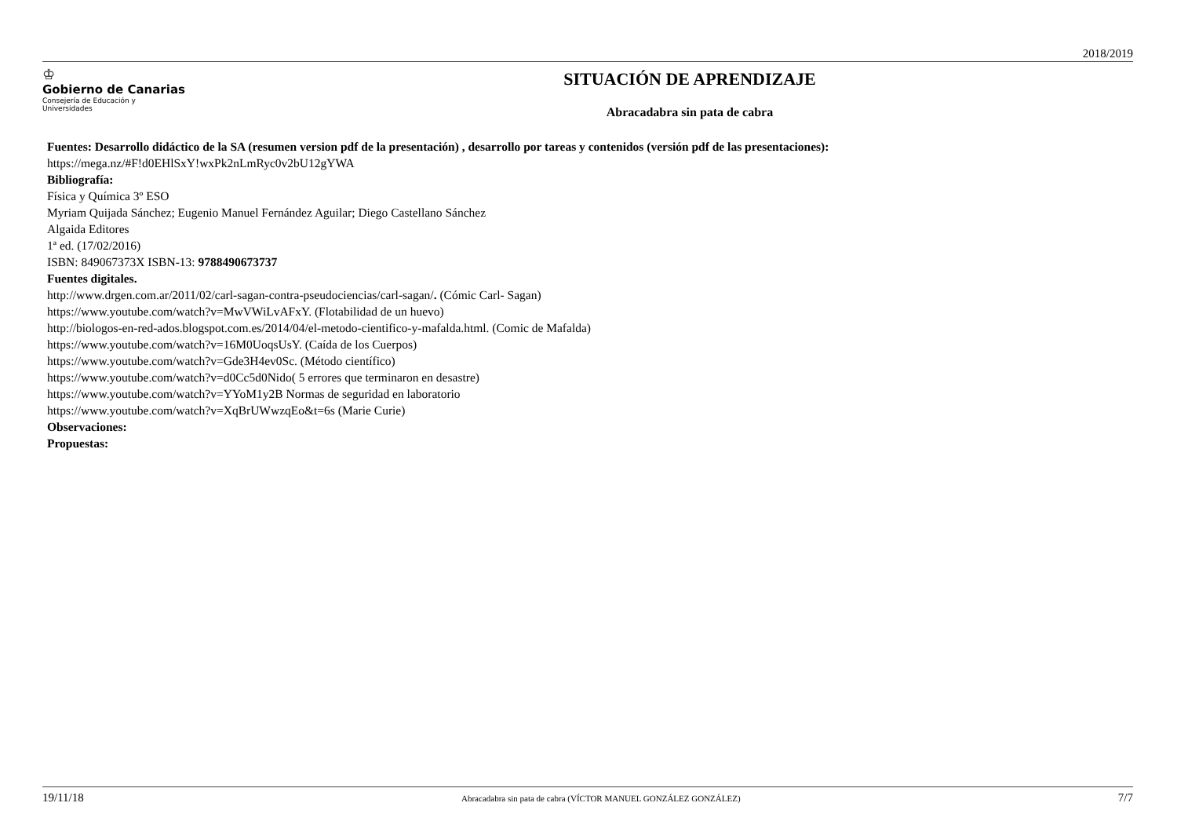2018/2019
♔
Gobierno de Canarias
Consejería de Educación y
Universidades
SITUACIÓN DE APRENDIZAJE
Abracadabra sin pata de cabra
Fuentes: Desarrollo didáctico de la SA (resumen version pdf de la presentación) , desarrollo por tareas y contenidos (versión pdf de las presentaciones):
https://mega.nz/#F!d0EHlSxY!wxPk2nLmRyc0v2bU12gYWA
Bibliografía:
Física y Química 3º ESO
Myriam Quijada Sánchez; Eugenio Manuel Fernández Aguilar; Diego Castellano Sánchez
Algaida Editores
1ª ed. (17/02/2016)
ISBN: 849067373X ISBN-13: 9788490673737
Fuentes digitales.
http://www.drgen.com.ar/2011/02/carl-sagan-contra-pseudociencias/carl-sagan/. (Cómic Carl- Sagan)
https://www.youtube.com/watch?v=MwVWiLvAFxY. (Flotabilidad de un huevo)
http://biologos-en-red-ados.blogspot.com.es/2014/04/el-metodo-cientifico-y-mafalda.html. (Comic de Mafalda)
https://www.youtube.com/watch?v=16M0UoqsUsY. (Caída de los Cuerpos)
https://www.youtube.com/watch?v=Gde3H4ev0Sc. (Método científico)
https://www.youtube.com/watch?v=d0Cc5d0Nido( 5 errores que terminaron en desastre)
https://www.youtube.com/watch?v=YYoM1y2B Normas de seguridad en laboratorio
https://www.youtube.com/watch?v=XqBrUWwzqEo&t=6s (Marie Curie)
Observaciones:
Propuestas:
19/11/18 Abracadabra sin pata de cabra (VÍCTOR MANUEL GONZÁLEZ GONZÁLEZ) 7/7